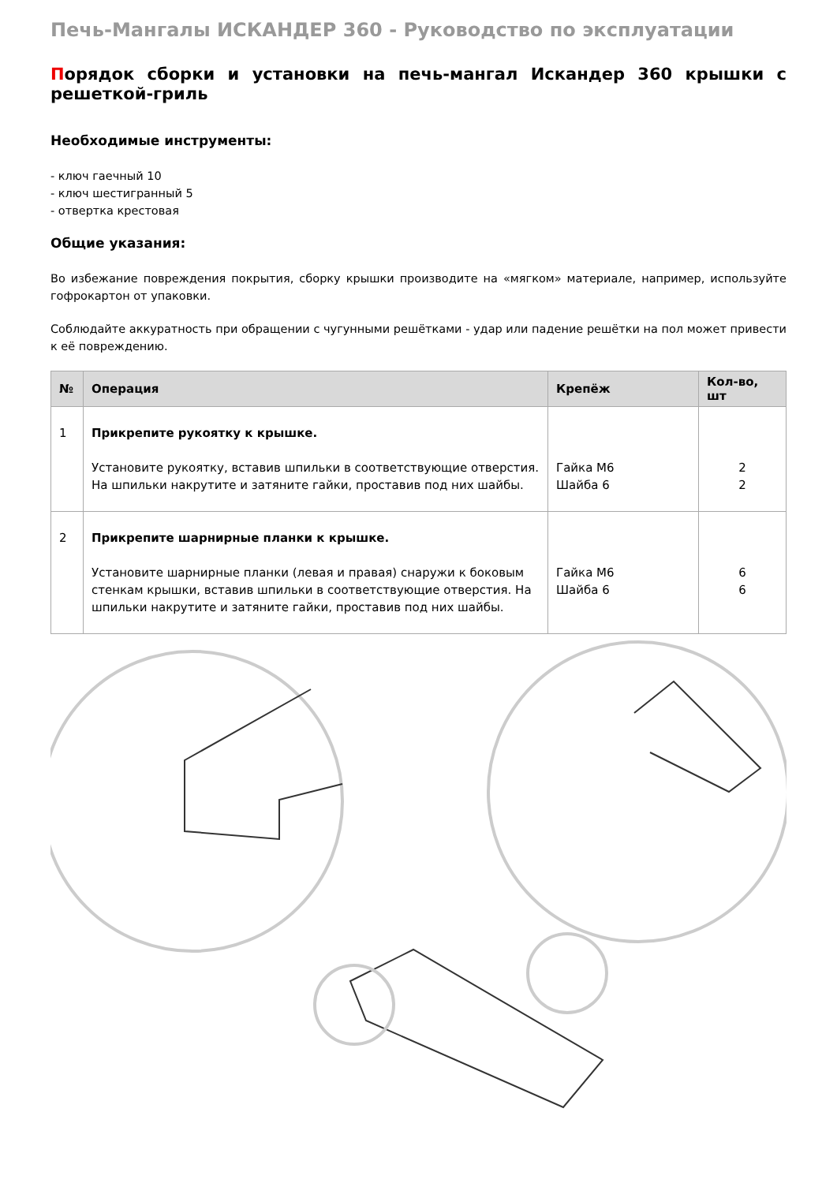Печь-Мангалы ИСКАНДЕР 360 - Руководство по эксплуатации
Порядок сборки и установки на печь-мангал Искандер 360 крышки с решеткой-гриль
Необходимые инструменты:
- ключ гаечный 10
- ключ шестигранный 5
- отвертка крестовая
Общие указания:
Во избежание повреждения покрытия, сборку крышки производите на «мягком» материале, например, используйте гофрокартон от упаковки.
Соблюдайте аккуратность при обращении с чугунными решётками - удар или падение решётки на пол может привести к её повреждению.
| № | Операция | Крепёж | Кол-во, шт |
| --- | --- | --- | --- |
| 1 | Прикрепите рукоятку к крышке. Установите рукоятку, вставив шпильки в соответствующие отверстия. На шпильки накрутите и затяните гайки, проставив под них шайбы. | Гайка М6 Шайба 6 | 2 2 |
| 2 | Прикрепите шарнирные планки к крышке. Установите шарнирные планки (левая и правая) снаружи к боковым стенкам крышки, вставив шпильки в соответствующие отверстия. На шпильки накрутите и затяните гайки, проставив под них шайбы. | Гайка М6 Шайба 6 | 6 6 |